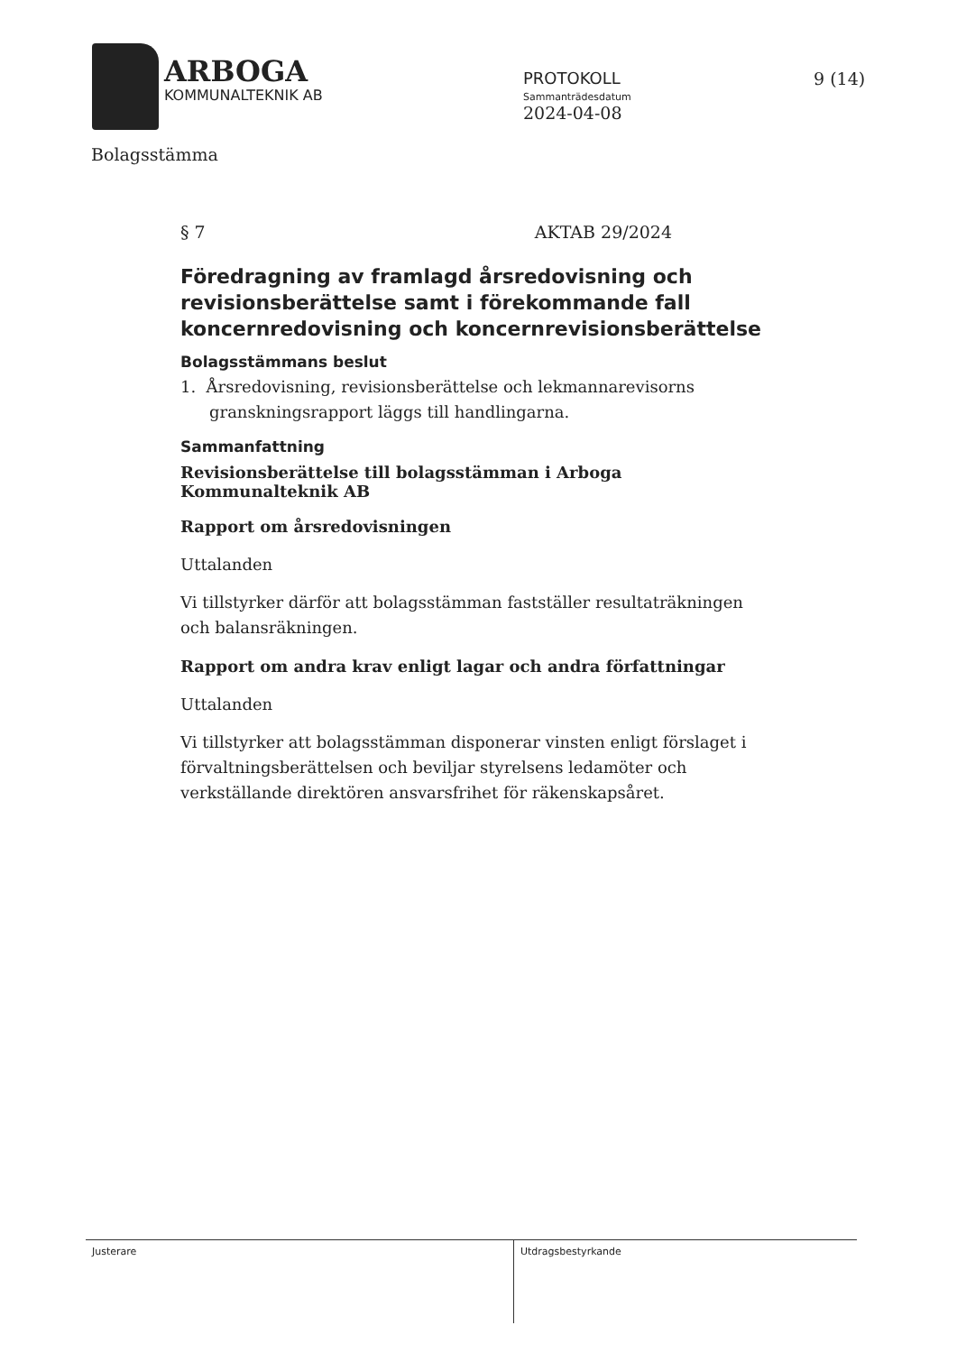ARBOGA
KOMMUNALTEKNIK AB
PROTOKOLL
Sammanträdesdatum
2024-04-08
9 (14)
Bolagsstämma
§ 7 AKTAB 29/2024
Föredragning av framlagd årsredovisning och revisionsberättelse samt i förekommande fall koncernredovisning och koncernrevisionsberättelse
Bolagsstämmans beslut
1. Årsredovisning, revisionsberättelse och lekmannarevisorns granskningsrapport läggs till handlingarna.
Sammanfattning
Revisionsberättelse till bolagsstämman i Arboga Kommunalteknik AB
Rapport om årsredovisningen
Uttalanden
Vi tillstyrker därför att bolagsstämman fastställer resultaträkningen och balansräkningen.
Rapport om andra krav enligt lagar och andra författningar
Uttalanden
Vi tillstyrker att bolagsstämman disponerar vinsten enligt förslaget i förvaltningsberättelsen och beviljar styrelsens ledamöter och verkställande direktören ansvarsfrihet för räkenskapsåret.
Justerare Utdragsbestyrkande